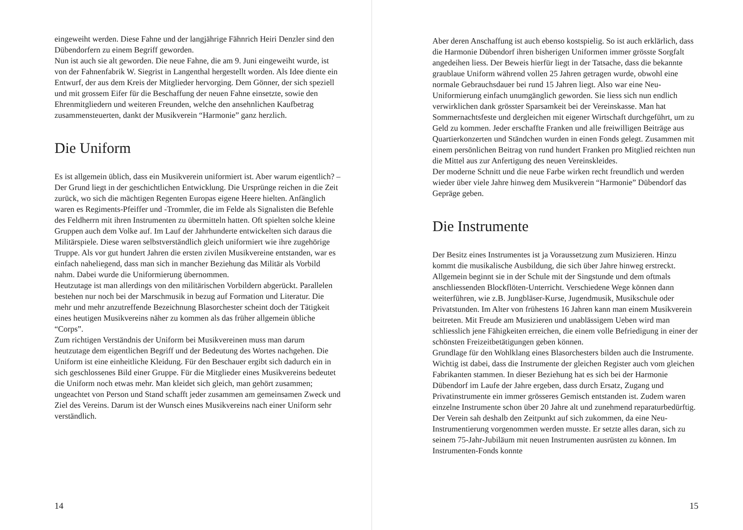eingeweiht werden. Diese Fahne und der langjährige Fähnrich Heiri Denzler sind den Dübendorfern zu einem Begriff geworden.
Nun ist auch sie alt geworden. Die neue Fahne, die am 9. Juni eingeweiht wurde, ist von der Fahnenfabrik W. Siegrist in Langenthal hergestellt worden. Als Idee diente ein Entwurf, der aus dem Kreis der Mitglieder hervorging. Dem Gönner, der sich speziell und mit grossem Eifer für die Beschaffung der neuen Fahne einsetzte, sowie den Ehrenmitgliedern und weiteren Freunden, welche den ansehnlichen Kaufbetrag zusammensteuerten, dankt der Musikverein “Harmonie” ganz herzlich.
Die Uniform
Es ist allgemein üblich, dass ein Musikverein uniformiert ist. Aber warum eigentlich? – Der Grund liegt in der geschichtlichen Entwicklung. Die Ursprünge reichen in die Zeit zurück, wo sich die mächtigen Regenten Europas eigene Heere hielten. Anfänglich waren es Regiments-Pfeiffer und -Trommler, die im Felde als Signalisten die Befehle des Feldherrn mit ihren Instrumenten zu übermitteln hatten. Oft spielten solche kleine Gruppen auch dem Volke auf. Im Lauf der Jahrhunderte entwickelten sich daraus die Militärspiele. Diese waren selbstverständlich gleich uniformiert wie ihre zugehörige Truppe. Als vor gut hundert Jahren die ersten zivilen Musikvereine entstanden, war es einfach naheliegend, dass man sich in mancher Beziehung das Militär als Vorbild nahm. Dabei wurde die Uniformierung übernommen.
Heutzutage ist man allerdings von den militärischen Vorbildern abgerückt. Parallelen bestehen nur noch bei der Marschmusik in bezug auf Formation und Literatur. Die mehr und mehr anzutreffende Bezeichnung Blasorchester scheint doch der Tätigkeit eines heutigen Musikvereins näher zu kommen als das früher allgemein übliche “Corps”.
Zum richtigen Verständnis der Uniform bei Musikvereinen muss man darum heutzutage dem eigentlichen Begriff und der Bedeutung des Wortes nachgehen. Die Uniform ist eine einheitliche Kleidung. Für den Beschauer ergibt sich dadurch ein in sich geschlossenes Bild einer Gruppe. Für die Mitglieder eines Musikvereins bedeutet die Uniform noch etwas mehr. Man kleidet sich gleich, man gehört zusammen; ungeachtet von Person und Stand schafft jeder zusammen am gemeinsamen Zweck und Ziel des Vereins. Darum ist der Wunsch eines Musikvereins nach einer Uniform sehr verständlich.
14
Aber deren Anschaffung ist auch ebenso kostspielig. So ist auch erklärlich, dass die Harmonie Dübendorf ihren bisherigen Uniformen immer grösste Sorgfalt angedeihen liess. Der Beweis hierfür liegt in der Tatsache, dass die bekannte graublaue Uniform während vollen 25 Jahren getragen wurde, obwohl eine normale Gebrauchsdauer bei rund 15 Jahren liegt. Also war eine Neu-Uniformierung einfach unumgänglich geworden. Sie liess sich nun endlich verwirklichen dank grösster Sparsamkeit bei der Vereinskasse. Man hat Sommernachtsfeste und dergleichen mit eigener Wirtschaft durchgeführt, um zu Geld zu kommen. Jeder erschaffte Franken und alle freiwilligen Beiträge aus Quartierkonzerten und Ständchen wurden in einen Fonds gelegt. Zusammen mit einem persönlichen Beitrag von rund hundert Franken pro Mitglied reichten nun die Mittel aus zur Anfertigung des neuen Vereinskleides.
Der moderne Schnitt und die neue Farbe wirken recht freundlich und werden wieder über viele Jahre hinweg dem Musikverein “Harmonie” Dübendorf das Gepräge geben.
Die Instrumente
Der Besitz eines Instrumentes ist ja Voraussetzung zum Musizieren. Hinzu kommt die musikalische Ausbildung, die sich über Jahre hinweg erstreckt. Allgemein beginnt sie in der Schule mit der Singstunde und dem oftmals anschliessenden Blockflöten-Unterricht. Verschiedene Wege können dann weiterführen, wie z.B. Jungbläser-Kurse, Jugendmusik, Musikschule oder Privatstunden. Im Alter von frühestens 16 Jahren kann man einem Musikverein beitreten. Mit Freude am Musizieren und unablässigem Ueben wird man schliesslich jene Fähigkeiten erreichen, die einem volle Befriedigung in einer der schönsten Freizeitbetätigungen geben können.
Grundlage für den Wohlklang eines Blasorchesters bilden auch die Instrumente. Wichtig ist dabei, dass die Instrumente der gleichen Register auch vom gleichen Fabrikanten stammen. In dieser Beziehung hat es sich bei der Harmonie Dübendorf im Laufe der Jahre ergeben, dass durch Ersatz, Zugang und Privatinstrumente ein immer grösseres Gemisch entstanden ist. Zudem waren einzelne Instrumente schon über 20 Jahre alt und zunehmend reparaturbedürftig. Der Verein sah deshalb den Zeitpunkt auf sich zukommen, da eine Neu-Instrumentierung vorgenommen werden musste. Er setzte alles daran, sich zu seinem 75-Jahr-Jubiläum mit neuen Instrumenten ausrüsten zu können. Im Instrumenten-Fonds konnte
15